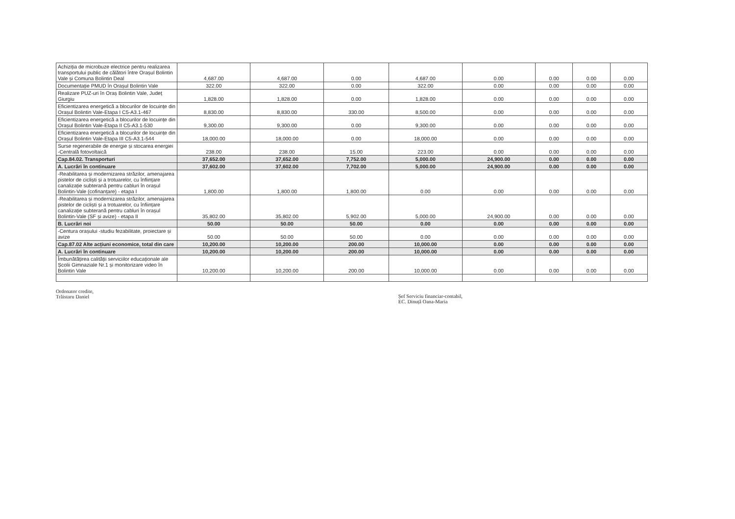| Achiziția de microbuze electrice pentru realizarea transportului public de călători între Orașul Bolintin Vale și Comuna Bolintin Deal | 4,687.00 | 4,687.00 | 0.00 | 4,687.00 | 0.00 | 0.00 | 0.00 | 0.00 |
| Documentație PMUD în Orașul Bolintin Vale | 322.00 | 322.00 | 0.00 | 322.00 | 0.00 | 0.00 | 0.00 | 0.00 |
| Realizare PUZ-uri în Oraș Bolintin Vale, Județ Giurgiu | 1,828.00 | 1,828.00 | 0.00 | 1,828.00 | 0.00 | 0.00 | 0.00 | 0.00 |
| Eficientizarea energetică a blocurilor de locuințe din Orașul Bolintin Vale-Etapa I C5-A3.1-467 | 8,830.00 | 8,830.00 | 330.00 | 8,500.00 | 0.00 | 0.00 | 0.00 | 0.00 |
| Eficientizarea energetică a blocurilor de locuințe din Orașul Bolintin Vale-Etapa II C5-A3.1-530 | 9,300.00 | 9,300.00 | 0.00 | 9,300.00 | 0.00 | 0.00 | 0.00 | 0.00 |
| Eficientizarea energetică a blocurilor de locuințe din Orașul Bolintin Vale-Etapa III C5-A3.1-544 | 18,000.00 | 18,000.00 | 0.00 | 18,000.00 | 0.00 | 0.00 | 0.00 | 0.00 |
| Surse regenerabile de energie și stocarea energiei -Centrală fotovoltaică | 238.00 | 238.00 | 15.00 | 223.00 | 0.00 | 0.00 | 0.00 | 0.00 |
| Cap.84.02. Transporturi | 37,652.00 | 37,652.00 | 7,752.00 | 5,000.00 | 24,900.00 | 0.00 | 0.00 | 0.00 |
| A. Lucrări în continuare | 37,602.00 | 37,602.00 | 7,702.00 | 5,000.00 | 24,900.00 | 0.00 | 0.00 | 0.00 |
| -Reabilitarea și modernizarea străzilor, amenajarea pistelor de cicliști și a trotuarelor, cu înființare canalizație subterană pentru cabluri în orașul Bolintin-Vale (cofinanțare) - etapa I | 1,800.00 | 1,800.00 | 1,800.00 | 0.00 | 0.00 | 0.00 | 0.00 | 0.00 |
| -Reabilitarea și modernizarea străzilor, amenajarea pistelor de cicliști și a trotuarelor, cu înființare canalizație subterană pentru cabluri în orașul Bolintin-Vale (SF și avize) - etapa II | 35,802.00 | 35,802.00 | 5,902.00 | 5,000.00 | 24,900.00 | 0.00 | 0.00 | 0.00 |
| B. Lucrări noi | 50.00 | 50.00 | 50.00 | 0.00 | 0.00 | 0.00 | 0.00 | 0.00 |
| -Centura orașului -studiu fezabilitate, proiectare și avize | 50.00 | 50.00 | 50.00 | 0.00 | 0.00 | 0.00 | 0.00 | 0.00 |
| Cap.87.02 Alte acțiuni economice, total din care | 10,200.00 | 10,200.00 | 200.00 | 10,000.00 | 0.00 | 0.00 | 0.00 | 0.00 |
| A. Lucrări în continuare | 10,200.00 | 10,200.00 | 200.00 | 10,000.00 | 0.00 | 0.00 | 0.00 | 0.00 |
| Îmbunătățirea calității serviciilor educaționale ale Școlii Gimnaziale Nr.1 și monitorizare video în Bolintin Vale | 10,200.00 | 10,200.00 | 200.00 | 10,000.00 | 0.00 | 0.00 | 0.00 | 0.00 |
Ordonator credite,
Trăistaru Daniel
Șef Serviciu financiar-contabil,
EC. Dinuță Oana-Maria